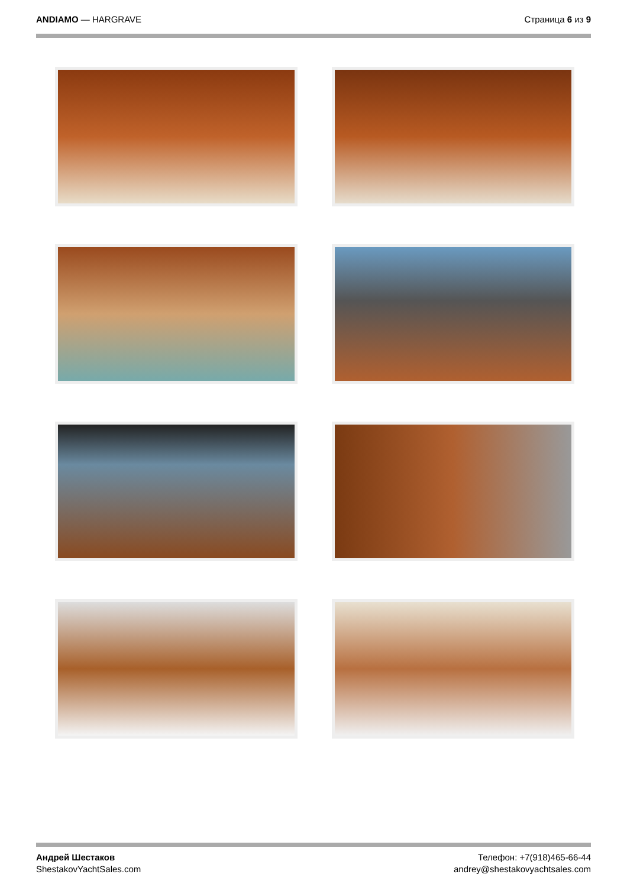ANDIAMO — HARGRAVE Страница 6 из 9
Андрей Шестаков
ShestakovYachtSales.com
Телефон: +7(918)465-66-44
andrey@shestakovyachtsales.com